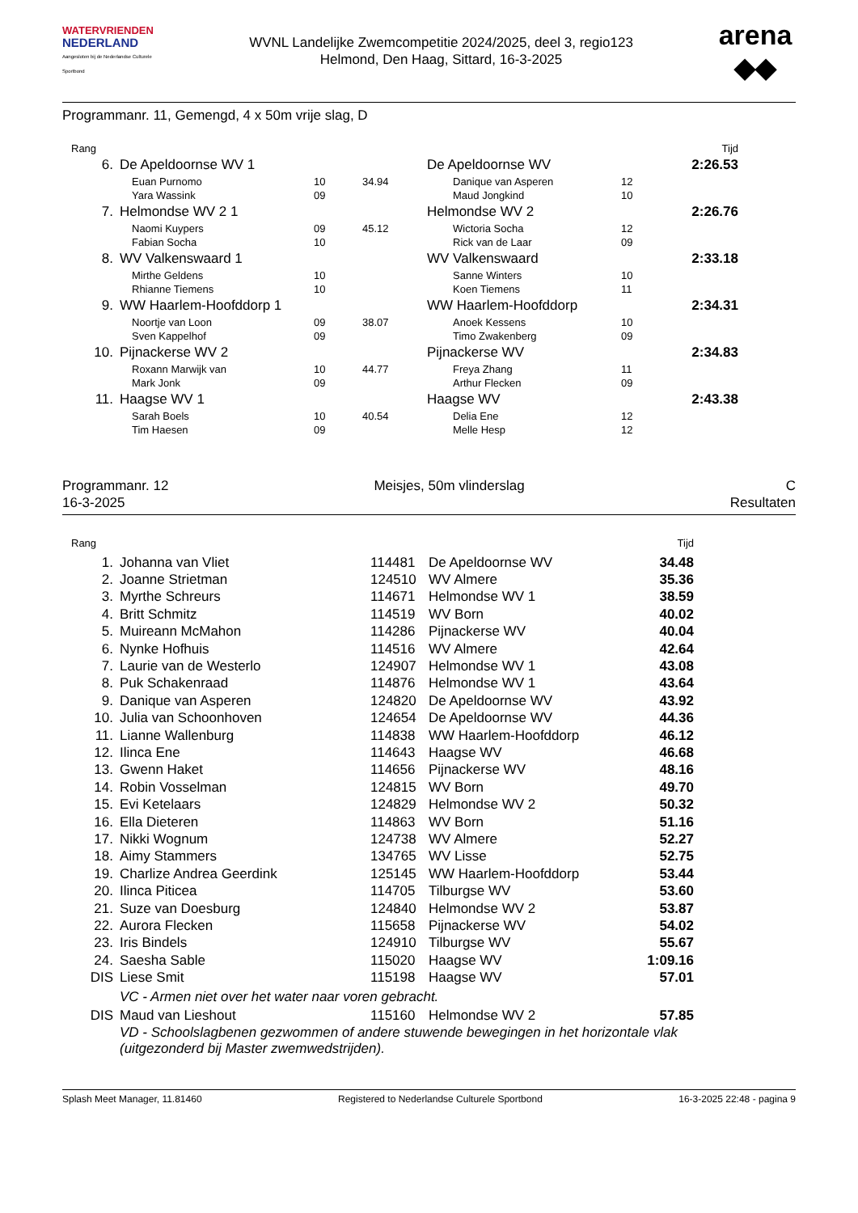WATERVRIENDEN
NEDERLAND
Aangesloten bij de Nederlandse Culturele Sportbond
WVNL Landelijke Zwemcompetitie 2024/2025, deel 3, regio123
Helmond, Den Haag, Sittard, 16-3-2025
arena
◆◆
Programmanr. 11, Gemengd, 4 x 50m vrije slag, D
| Rang | | | | | | Tijd | |
| 6. | De Apeldoornse WV 1 | | | De Apeldoornse WV | | 2:26.53 | |
| | Euan Purnomo | 10 | 34.94 | Danique van Asperen | 12 | | |
| | Yara Wassink | 09 | | Maud Jongkind | 10 | | |
| 7. | Helmondse WV 2 1 | | | Helmondse WV 2 | | 2:26.76 | |
| | Naomi Kuypers | 09 | 45.12 | Wictoria Socha | 12 | | |
| | Fabian Socha | 10 | | Rick van de Laar | 09 | | |
| 8. | WV Valkenswaard 1 | | | WV Valkenswaard | | 2:33.18 | |
| | Mirthe Geldens | 10 | | Sanne Winters | 10 | | |
| | Rhianne Tiemens | 10 | | Koen Tiemens | 11 | | |
| 9. | WW Haarlem-Hoofddorp 1 | | | WW Haarlem-Hoofddorp | | 2:34.31 | |
| | Noortje van Loon | 09 | 38.07 | Anoek Kessens | 10 | | |
| | Sven Kappelhof | 09 | | Timo Zwakenberg | 09 | | |
| 10. | Pijnackerse WV 2 | | | Pijnackerse WV | | 2:34.83 | |
| | Roxann Marwijk van | 10 | 44.77 | Freya Zhang | 11 | | |
| | Mark Jonk | 09 | | Arthur Flecken | 09 | | |
| 11. | Haagse WV 1 | | | Haagse WV | | 2:43.38 | |
| | Sarah Boels | 10 | 40.54 | Delia Ene | 12 | | |
| | Tim Haesen | 09 | | Melle Hesp | 12 | | |
Programmanr. 12
16-3-2025
Meisjes, 50m vlinderslag C
Resultaten
| Rang | | | | Tijd | |
| 1. | Johanna van Vliet | 114481 | De Apeldoornse WV | 34.48 | |
| 2. | Joanne Strietman | 124510 | WV Almere | 35.36 | |
| 3. | Myrthe Schreurs | 114671 | Helmondse WV 1 | 38.59 | |
| 4. | Britt Schmitz | 114519 | WV Born | 40.02 | |
| 5. | Muireann McMahon | 114286 | Pijnackerse WV | 40.04 | |
| 6. | Nynke Hofhuis | 114516 | WV Almere | 42.64 | |
| 7. | Laurie van de Westerlo | 124907 | Helmondse WV 1 | 43.08 | |
| 8. | Puk Schakenraad | 114876 | Helmondse WV 1 | 43.64 | |
| 9. | Danique van Asperen | 124820 | De Apeldoornse WV | 43.92 | |
| 10. | Julia van Schoonhoven | 124654 | De Apeldoornse WV | 44.36 | |
| 11. | Lianne Wallenburg | 114838 | WW Haarlem-Hoofddorp | 46.12 | |
| 12. | Ilinca Ene | 114643 | Haagse WV | 46.68 | |
| 13. | Gwenn Haket | 114656 | Pijnackerse WV | 48.16 | |
| 14. | Robin Vosselman | 124815 | WV Born | 49.70 | |
| 15. | Evi Ketelaars | 124829 | Helmondse WV 2 | 50.32 | |
| 16. | Ella Dieteren | 114863 | WV Born | 51.16 | |
| 17. | Nikki Wognum | 124738 | WV Almere | 52.27 | |
| 18. | Aimy Stammers | 134765 | WV Lisse | 52.75 | |
| 19. | Charlize Andrea Geerdink | 125145 | WW Haarlem-Hoofddorp | 53.44 | |
| 20. | Ilinca Piticea | 114705 | Tilburgse WV | 53.60 | |
| 21. | Suze van Doesburg | 124840 | Helmondse WV 2 | 53.87 | |
| 22. | Aurora Flecken | 115658 | Pijnackerse WV | 54.02 | |
| 23. | Iris Bindels | 124910 | Tilburgse WV | 55.67 | |
| 24. | Saesha Sable | 115020 | Haagse WV | 1:09.16 | |
| DIS | Liese Smit | 115198 | Haagse WV | 57.01 | |
| | VC - Armen niet over het water naar voren gebracht. | | | | |
| DIS | Maud van Lieshout | 115160 | Helmondse WV 2 | 57.85 | |
| | VD - Schoolslagbenen gezwommen of andere stuwende bewegingen in het horizontale vlak (uitgezonderd bij Master zwemwedstrijden). | | | | |
Splash Meet Manager, 11.81460 Registered to Nederlandse Culturele Sportbond 16-3-2025 22:48 - pagina 9